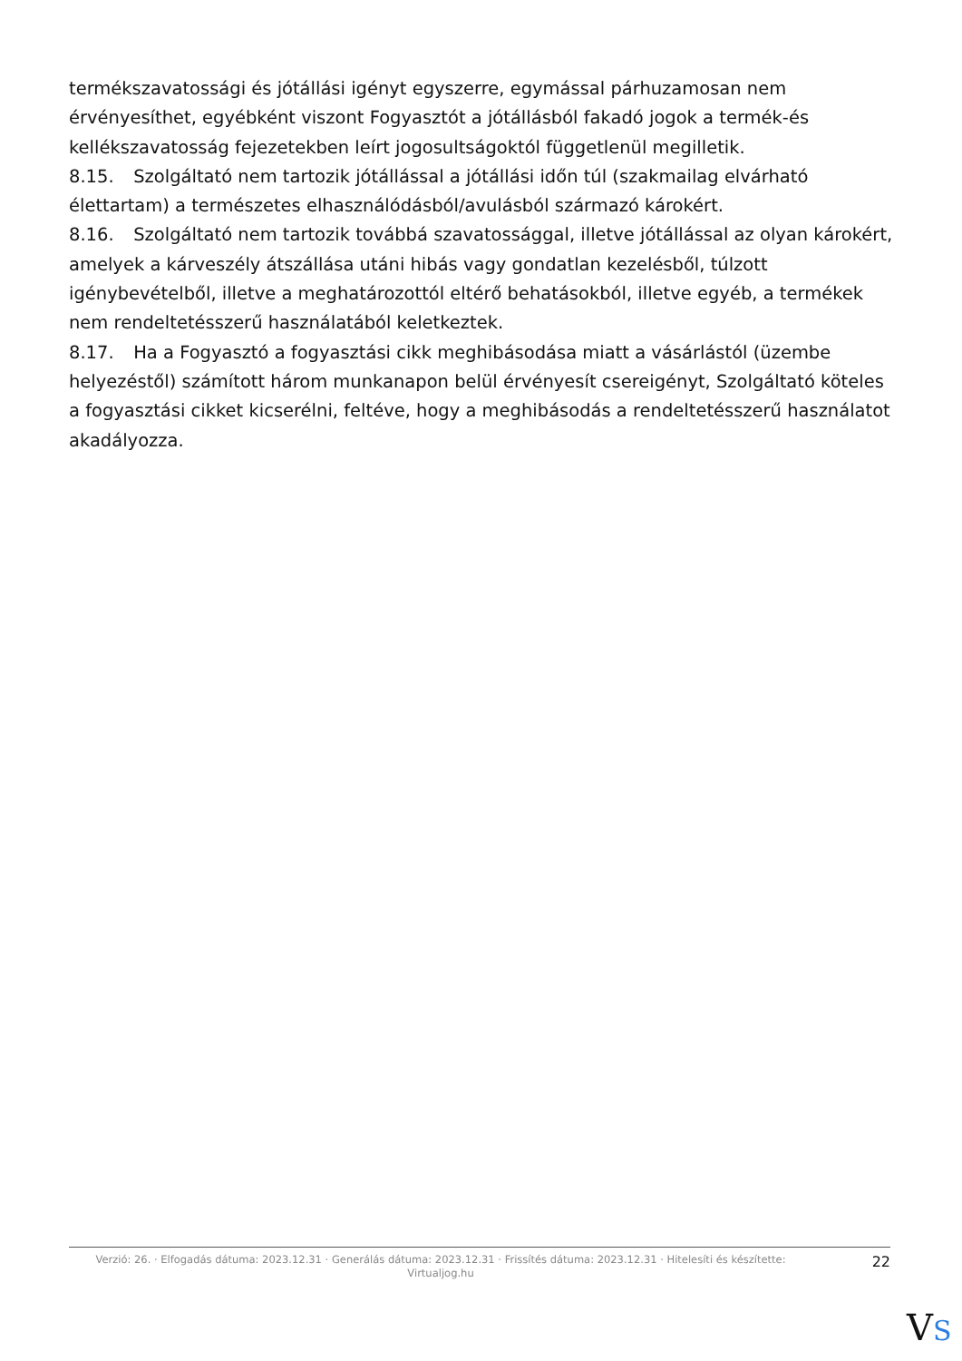termékszavatossági és jótállási igényt egyszerre, egymással párhuzamosan nem érvényesíthet, egyébként viszont Fogyasztót a jótállásból fakadó jogok a termék-és kellékszavatosság fejezetekben leírt jogosultságoktól függetlenül megilletik.
8.15. Szolgáltató nem tartozik jótállással a jótállási időn túl (szakmailag elvárható élettartam) a természetes elhasználódásból/avulásból származó károkért.
8.16. Szolgáltató nem tartozik továbbá szavatossággal, illetve jótállással az olyan károkért, amelyek a kárveszély átszállása utáni hibás vagy gondatlan kezelésből, túlzott igénybevételből, illetve a meghatározottól eltérő behatásokból, illetve egyéb, a termékek nem rendeltetésszerű használatából keletkeztek.
8.17. Ha a Fogyasztó a fogyasztási cikk meghibásodása miatt a vásárlástól (üzembe helyezéstől) számított három munkanapon belül érvényesít csereigényt, Szolgáltató köteles a fogyasztási cikket kicserélni, feltéve, hogy a meghibásodás a rendeltetésszerű használatot akadályozza.
Verzió: 26. · Elfogadás dátuma: 2023.12.31 · Generálás dátuma: 2023.12.31 · Frissítés dátuma: 2023.12.31 · Hitelesíti és készítette: Virtualjog.hu
22
VS